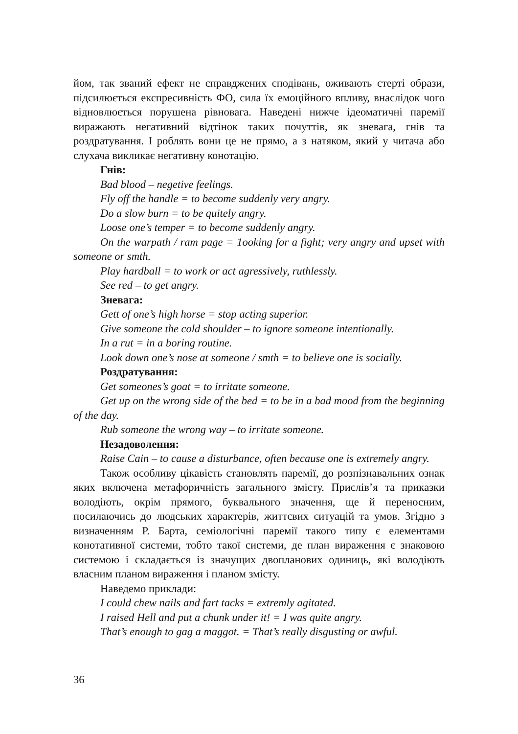йом, так званий ефект не справджених сподівань, оживають стерті образи, підсилюється експресивність ФО, сила їх емоційного впливу, внаслідок чого відновлюється порушена рівновага. Наведені нижче ідеоматичні паремії виражають негативний відтінок таких почуттів, як зневага, гнів та роздратування. І роблять вони це не прямо, а з натяком, який у читача або слухача викликає негативну конотацію.
Гнів:
Bad blood – negetive feelings.
Fly off the handle = to become suddenly very angry.
Do a slow burn = to be quitely angry.
Loose one’s temper = to become suddenly angry.
On the warpath / ram page = 1ooking for a fight; very angry and upset with someone or smth.
Play hardball = to work or act agressively, ruthlessly.
See red – to get angry.
Зневага:
Gett of one’s high horse = stop acting superior.
Give someone the cold shoulder – to ignore someone intentionally.
In a rut = in a boring routine.
Look down one’s nose at someone / smth = to believe one is socially.
Роздратування:
Get someones’s goat = to irritate someone.
Get up on the wrong side of the bed = to be in a bad mood from the beginning of the day.
Rub someone the wrong way – to irritate someone.
Незадоволення:
Raise Cain – to cause a disturbance, often because one is extremely angry.
Також особливу цікавість становлять паремії, до розпізнавальних ознак яких включена метафоричність загального змісту. Прислів’я та приказки володіють, окрім прямого, буквального значення, ще й переносним, посилаючись до людських характерів, життєвих ситуацій та умов. Згідно з визначенням Р. Барта, семіологічні паремії такого типу є елементами конотативної системи, тобто такої системи, де план вираження є знаковою системою і складається із значущих двопланових одиниць, які володіють власним планом вираження і планом змісту.
Наведемо приклади:
I could chew nails and fart tacks = extremly agitated.
I raised Hell and put a chunk under it! = I was quite angry.
That’s enough to gag a maggot. = That’s really disgusting or awful.
36